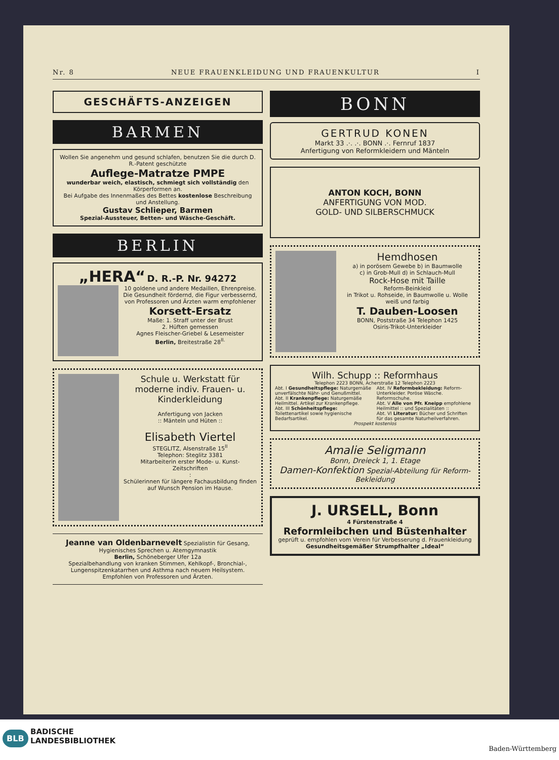Nr. 8 NEUE FRAUENKLEIDUNG UND FRAUENKULTUR I
GESCHÄFTS-ANZEIGEN
BARMEN
Wollen Sie angenehm und gesund schlafen, benutzen Sie die durch D. R.-Patent geschützte
Auflege-Matratze PMPE
wunderbar weich, elastisch, schmiegt sich vollständig den Körperformen an.
Bei Aufgabe des Innenmaßes des Bettes kostenlose Beschreibung und Anstellung.
Gustav Schlieper, Barmen
Spezial-Aussteuer, Betten- und Wäsche-Geschäft.
BERLIN
„HERA“ D. R.-P. Nr. 94272
10 goldene und andere Medaillen, Ehrenpreise.
Die Gesundheit fördernd, die Figur verbessernd, von Professoren und Ärzten warm empfohlener
Korsett-Ersatz
Maße: 1. Straff unter der Brust
2. Hüften gemessen
Agnes Fleischer-Griebel & Lesemeister
Berlin, Breitestraße 28<sup>II.</sup>
Schule u. Werkstatt für moderne indiv. Frauen- u. Kinderkleidung
Anfertigung von Jacken
:: Mänteln und Hüten ::
Elisabeth Viertel
STEGLITZ, Alsenstraße 15<sup>II</sup>
Telephon: Steglitz 3381
Mitarbeiterin erster Mode- u. Kunst-Zeitschriften
:
Schülerinnen für längere Fachausbildung finden auf Wunsch Pension im Hause.
Jeanne van Oldenbarnevelt Spezialistin für Gesang, Hygienisches Sprechen u. Atemgymnastik
Berlin, Schöneberger Ufer 12a
Spezialbehandlung von kranken Stimmen, Kehlkopf-, Bronchial-, Lungenspitzenkatarrhen und Asthma nach neuem Heilsystem. Empfohlen von Professoren und Ärzten.
BONN
GERTRUD KONEN
Markt 33 .·. .·. BONN .·. Fernruf 1837
Anfertigung von Reformkleidern und Mänteln
ANTON KOCH, BONN
ANFERTIGUNG VON MOD.
GOLD- UND SILBERSCHMUCK
Hemdhosen
a) in porösem Gewebe b) in Baumwolle
c) in Grob-Mull d) in Schlauch-Mull
Rock-Hose mit Taille
Reform-Beinkleid
in Trikot u. Rohseide, in Baumwolle u. Wolle
weiß und farbig
T. Dauben-Loosen
BONN, Poststraße 34 Telephon 1425
Osiris-Trikot-Unterkleider
Wilh. Schupp :: Reformhaus
Telephon 2223 BONN, Acherstraße 12 Telephon 2223
Abt. I Gesundheitspflege: Naturgemäße unverfälschte Nähr- und Genußmittel.
Abt. II Krankenpflege: Naturgemäße Heilmittel. Artikel zur Krankenpflege.
Abt. III Schönheitspflege: Toilettenartikel sowie hygienische Bedarfsartikel.
Abt. IV Reformbekleidung: Reform-Unterkleider. Poröse Wäsche. Reformschuhe.
Abt. V Alle von Pfr. Kneipp empfohlene Heilmittel :: und Spezialitäten ::
Abt. VI Literatur: Bücher und Schriften für das gesamte Naturheilverfahren.
Prospekt kostenlos
Amalie Seligmann
Bonn, Dreieck 1, 1. Etage
Damen-Konfektion Spezial-Abteilung für Reform-Bekleidung
J. URSELL, Bonn
4 Fürstenstraße 4
Reformleibchen und Büstenhalter
geprüft u. empfohlen vom Verein für Verbesserung d. Frauenkleidung
Gesundheitsgemäßer Strumpfhalter „Ideal“
BADISCHE
LANDESBIBLIOTHEK
BLB
Baden-Württemberg